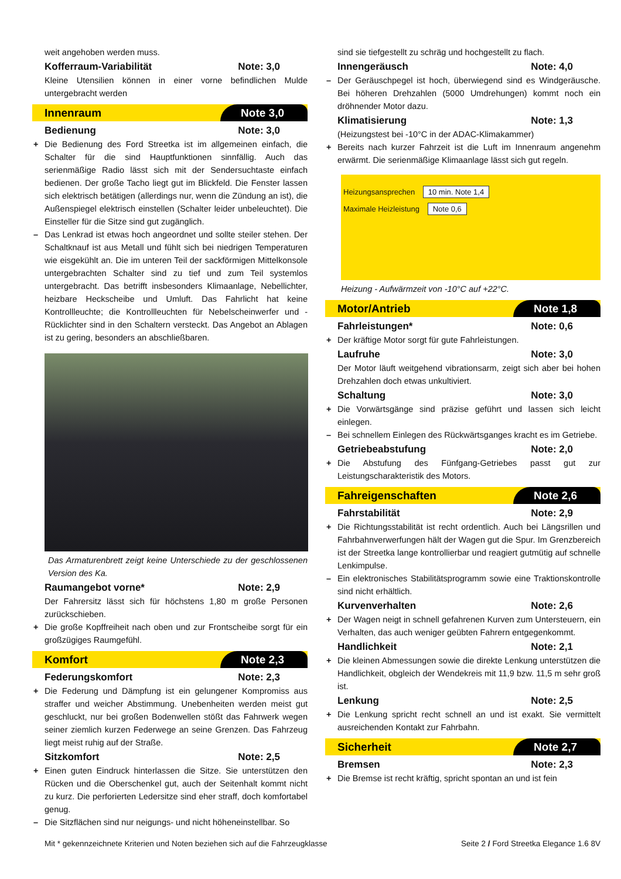weit angehoben werden muss.
Kofferraum-Variabilität Note: 3,0
Kleine Utensilien können in einer vorne befindlichen Mulde untergebracht werden
Innenraum Note 3,0
Bedienung Note: 3,0
+ Die Bedienung des Ford Streetka ist im allgemeinen einfach, die Schalter für die sind Hauptfunktionen sinnfällig. Auch das serienmäßige Radio lässt sich mit der Sendersuchtaste einfach bedienen. Der große Tacho liegt gut im Blickfeld. Die Fenster lassen sich elektrisch betätigen (allerdings nur, wenn die Zündung an ist), die Außenspiegel elektrisch einstellen (Schalter leider unbeleuchtet). Die Einsteller für die Sitze sind gut zugänglich.
– Das Lenkrad ist etwas hoch angeordnet und sollte steiler stehen. Der Schaltknauf ist aus Metall und fühlt sich bei niedrigen Temperaturen wie eisgekühlt an. Die im unteren Teil der sackförmigen Mittelkonsole untergebrachten Schalter sind zu tief und zum Teil systemlos untergebracht. Das betrifft insbesonders Klimaanlage, Nebellichter, heizbare Heckscheibe und Umluft. Das Fahrlicht hat keine Kontrollleuchte; die Kontrollleuchten für Nebelscheinwerfer und -Rücklichter sind in den Schaltern versteckt. Das Angebot an Ablagen ist zu gering, besonders an abschließbaren.
Das Armaturenbrett zeigt keine Unterschiede zu der geschlossenen Version des Ka.
Raumangebot vorne* Note: 2,9
Der Fahrersitz lässt sich für höchstens 1,80 m große Personen zurückschieben.
+ Die große Kopffreiheit nach oben und zur Frontscheibe sorgt für ein großzügiges Raumgefühl.
Komfort Note 2,3
Federungskomfort Note: 2,3
+ Die Federung und Dämpfung ist ein gelungener Kompromiss aus straffer und weicher Abstimmung. Unebenheiten werden meist gut geschluckt, nur bei großen Bodenwellen stößt das Fahrwerk wegen seiner ziemlich kurzen Federwege an seine Grenzen. Das Fahrzeug liegt meist ruhig auf der Straße.
Sitzkomfort Note: 2,5
+ Einen guten Eindruck hinterlassen die Sitze. Sie unterstützen den Rücken und die Oberschenkel gut, auch der Seitenhalt kommt nicht zu kurz. Die perforierten Ledersitze sind eher straff, doch komfortabel genug.
– Die Sitzflächen sind nur neigungs- und nicht höheneinstellbar. So
sind sie tiefgestellt zu schräg und hochgestellt zu flach.
Innengeräusch Note: 4,0
– Der Geräuschpegel ist hoch, überwiegend sind es Windgeräusche. Bei höheren Drehzahlen (5000 Umdrehungen) kommt noch ein dröhnender Motor dazu.
Klimatisierung Note: 1,3
(Heizungstest bei -10°C in der ADAC-Klimakammer)
+ Bereits nach kurzer Fahrzeit ist die Luft im Innenraum angenehm erwärmt. Die serienmäßige Klimaanlage lässt sich gut regeln.
Heizungsansprechen 10 min. Note 1,4
Maximale Heizleistung Note 0,6
Heizung - Aufwärmzeit von -10°C auf +22°C.
Motor/Antrieb Note 1,8
Fahrleistungen* Note: 0,6
+ Der kräftige Motor sorgt für gute Fahrleistungen.
Laufruhe Note: 3,0
Der Motor läuft weitgehend vibrationsarm, zeigt sich aber bei hohen Drehzahlen doch etwas unkultiviert.
Schaltung Note: 3,0
+ Die Vorwärtsgänge sind präzise geführt und lassen sich leicht einlegen.
– Bei schnellem Einlegen des Rückwärtsganges kracht es im Getriebe.
Getriebeabstufung Note: 2,0
+ Die Abstufung des Fünfgang-Getriebes passt gut zur Leistungscharakteristik des Motors.
Fahreigenschaften Note 2,6
Fahrstabilität Note: 2,9
+ Die Richtungsstabilität ist recht ordentlich. Auch bei Längsrillen und Fahrbahnverwerfungen hält der Wagen gut die Spur. Im Grenzbereich ist der Streetka lange kontrollierbar und reagiert gutmütig auf schnelle Lenkimpulse.
– Ein elektronisches Stabilitätsprogramm sowie eine Traktionskontrolle sind nicht erhältlich.
Kurvenverhalten Note: 2,6
+ Der Wagen neigt in schnell gefahrenen Kurven zum Untersteuern, ein Verhalten, das auch weniger geübten Fahrern entgegenkommt.
Handlichkeit Note: 2,1
+ Die kleinen Abmessungen sowie die direkte Lenkung unterstützen die Handlichkeit, obgleich der Wendekreis mit 11,9 bzw. 11,5 m sehr groß ist.
Lenkung Note: 2,5
+ Die Lenkung spricht recht schnell an und ist exakt. Sie vermittelt ausreichenden Kontakt zur Fahrbahn.
Sicherheit Note 2,7
Bremsen Note: 2,3
+ Die Bremse ist recht kräftig, spricht spontan an und ist fein
Mit * gekennzeichnete Kriterien und Noten beziehen sich auf die Fahrzeugklasse Seite 2 / Ford Streetka Elegance 1.6 8V